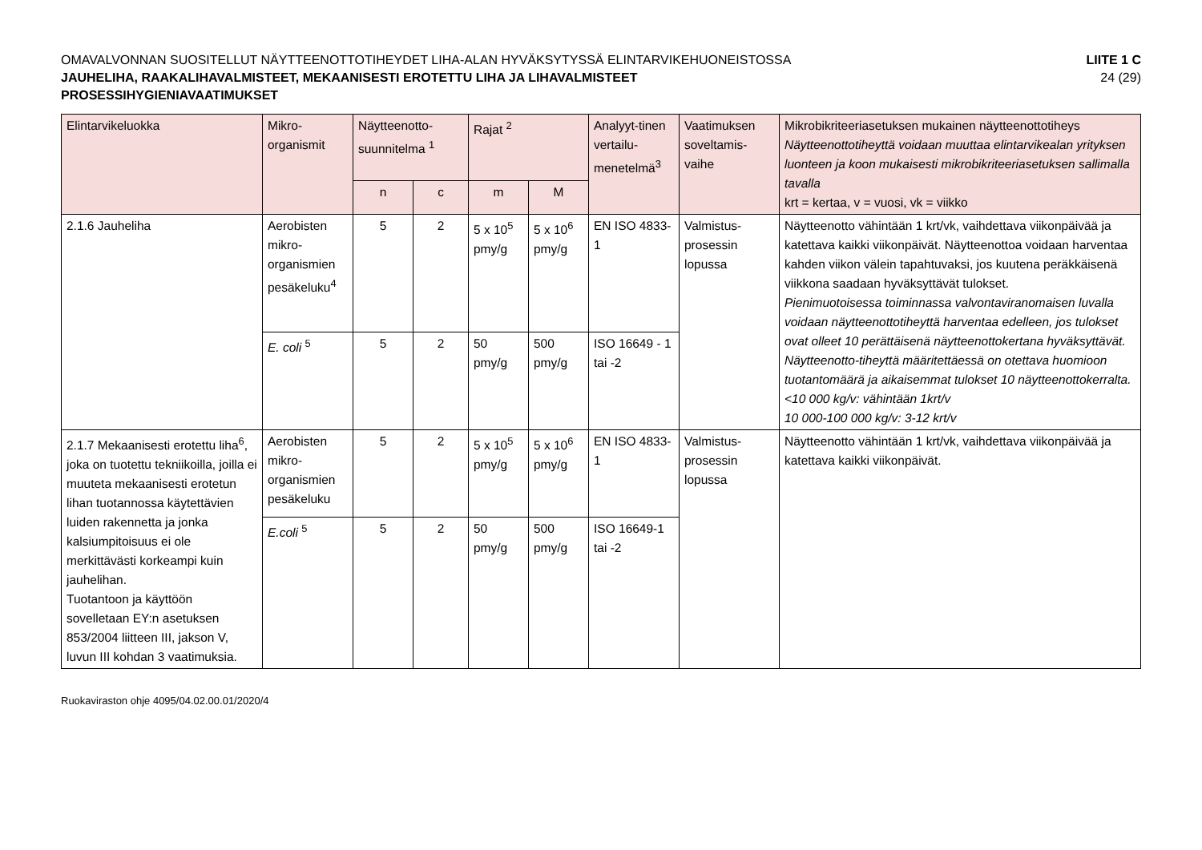OMAVALVONNAN SUOSITELLUT NÄYTTEENOTTOTIHEYDET LIHA-ALAN HYVÄKSYTYSSÄ ELINTARVIKEHUONEISTOSSA
LIITE 1 C
JAUHELIHA, RAAKALIHAVALMISTEET, MEKAANISESTI EROTETTU LIHA JA LIHAVALMISTEET
24 (29)
PROSESSIHYGIENIAVAATIMUKSET
| Elintarvikeluokka | Mikro-organismit | Näytteenotto-suunnitelma <sup>1</sup> | | Rajat <sup>2</sup> | | Analyyt-tinen vertailu-menetelmä<sup>3</sup> | Vaatimuksen soveltamis-vaihe | Mikrobikriteeriasetuksen mukainen näytteenottotiheys Näytteenottotiheyttä voidaan muuttaa elintarvikealan yrityksen luonteen ja koon mukaisesti mikrobikriteeriasetuksen sallimalla tavalla krt = kertaa, v = vuosi, vk = viikko |
| --- | --- | --- | --- | --- | --- | --- | --- | --- |
| | | n | c | m | M | | | |
| 2.1.6 Jauheliha | Aerobisten mikro-organismien pesäkeluku<sup>4</sup> | 5 | 2 | 5 x 10<sup>5</sup> pmy/g | 5 x 10<sup>6</sup> pmy/g | EN ISO 4833-1 | Valmistus-prosessin lopussa | Näytteenotto vähintään 1 krt/vk, vaihdettava viikonpäivää ja katettava kaikki viikonpäivät. Näytteenottoa voidaan harventaa kahden viikon välein tapahtuvaksi, jos kuutena peräkkäisenä viikkona saadaan hyväksyttävät tulokset. Pienimuotoisessa toiminnassa valvontaviranomaisen luvalla voidaan näytteenottotiheyttä harventaa edelleen, jos tulokset ovat olleet 10 perättäisenä näytteenottokertana hyväksyttävät. Näytteenotto-tiheyttä määritettäessä on otettava huomioon tuotantomäärä ja aikaisemmat tulokset 10 näytteenottokerralta. <10 000 kg/v: vähintään 1krt/v 10 000-100 000 kg/v: 3-12 krt/v |
| | E. coli <sup>5</sup> | 5 | 2 | 50 pmy/g | 500 pmy/g | ISO 16649 - 1 tai -2 | | |
| 2.1.7 Mekaanisesti erotettu liha<sup>6</sup>, joka on tuotettu tekniikoilla, joilla ei muuteta mekaanisesti erotetun lihan tuotannossa käytettävien luiden rakennetta ja jonka kalsiumpitoisuus ei ole merkittävästi korkeampi kuin jauhelihan. Tuotantoon ja käyttöön sovelletaan EY:n asetuksen 853/2004 liitteen III, jakson V, luvun III kohdan 3 vaatimuksia. | Aerobisten mikro-organismien pesäkeluku | 5 | 2 | 5 x 10<sup>5</sup> pmy/g | 5 x 10<sup>6</sup> pmy/g | EN ISO 4833-1 | Valmistus-prosessin lopussa | Näytteenotto vähintään 1 krt/vk, vaihdettava viikonpäivää ja katettava kaikki viikonpäivät. |
| | E.coli <sup>5</sup> | 5 | 2 | 50 pmy/g | 500 pmy/g | ISO 16649-1 tai -2 | | |
Ruokaviraston ohje 4095/04.02.00.01/2020/4